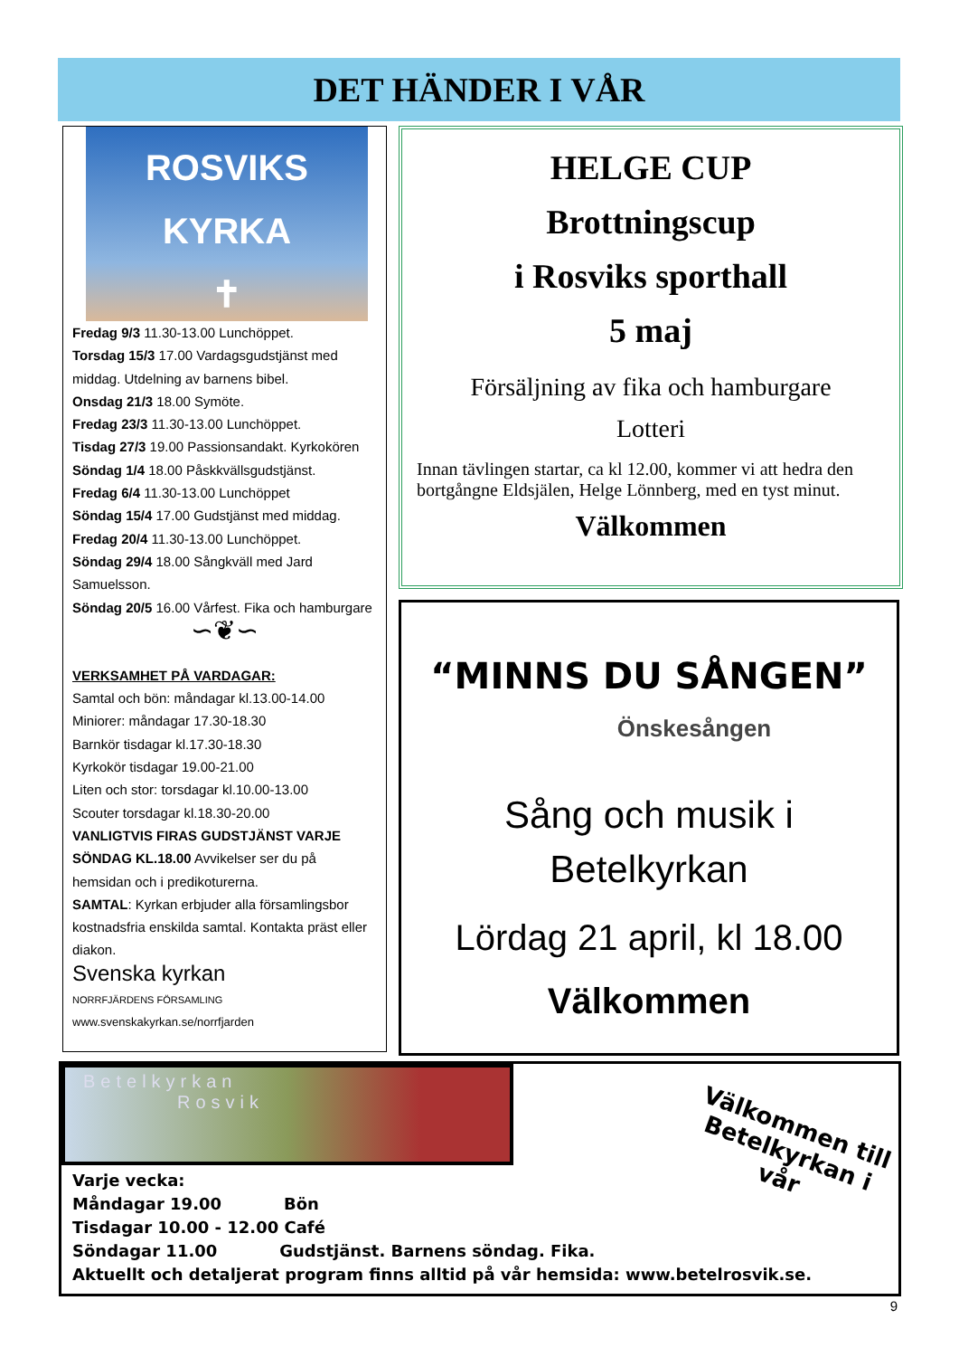DET HÄNDER I VÅR
ROSVIKS
KYRKA
✝
Fredag 9/3 11.30-13.00 Lunchöppet.
Torsdag 15/3 17.00 Vardagsgudstjänst med middag. Utdelning av barnens bibel.
Onsdag 21/3 18.00 Symöte.
Fredag 23/3 11.30-13.00 Lunchöppet.
Tisdag 27/3 19.00 Passionsandakt. Kyrkokören
Söndag 1/4 18.00 Påskkvällsgudstjänst.
Fredag 6/4 11.30-13.00 Lunchöppet
Söndag 15/4 17.00 Gudstjänst med middag.
Fredag 20/4 11.30-13.00 Lunchöppet.
Söndag 29/4 18.00 Sångkväll med Jard Samuelsson.
Söndag 20/5 16.00 Vårfest. Fika och hamburgare
∽❦∽
VERKSAMHET PÅ VARDAGAR:
Samtal och bön: måndagar kl.13.00-14.00
Miniorer: måndagar 17.30-18.30
Barnkör tisdagar kl.17.30-18.30
Kyrkokör tisdagar 19.00-21.00
Liten och stor: torsdagar kl.10.00-13.00
Scouter torsdagar kl.18.30-20.00
VANLIGTVIS FIRAS GUDSTJÄNST VARJE SÖNDAG KL.18.00 Avvikelser ser du på hemsidan och i predikoturerna.
SAMTAL: Kyrkan erbjuder alla församlingsbor kostnadsfria enskilda samtal. Kontakta präst eller diakon.
Svenska kyrkan
NORRFJÄRDENS FÖRSAMLING
www.svenskakyrkan.se/norrfjarden
HELGE CUP
Brottningscup
i Rosviks sporthall
5 maj
Försäljning av fika och hamburgare
Lotteri
Innan tävlingen startar, ca kl 12.00, kommer vi att hedra den bortgångne Eldsjälen, Helge Lönnberg, med en tyst minut.
Välkommen
“MINNS DU SÅNGEN”
Önskesången
Sång och musik i
Betelkyrkan
Lördag 21 april, kl 18.00
Välkommen
Betelkyrkan
Rosvik
Välkommen till Betelkyrkan i vår
Varje vecka:
Måndagar 19.00 Bön
Tisdagar 10.00 - 12.00 Café
Söndagar 11.00 Gudstjänst. Barnens söndag. Fika.
Aktuellt och detaljerat program finns alltid på vår hemsida: www.betelrosvik.se.
9